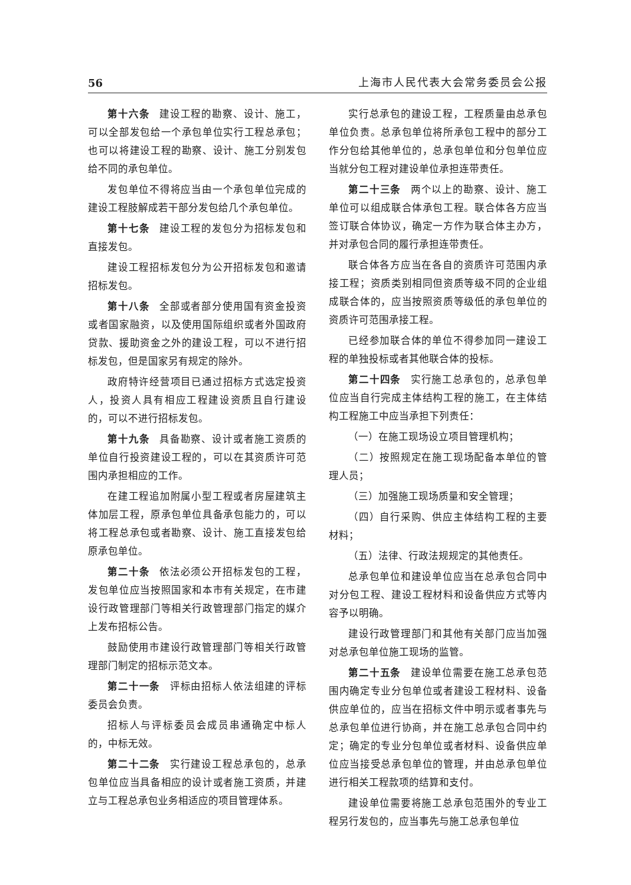56 上海市人民代表大会常务委员会公报
第十六条 建设工程的勘察、设计、施工，可以全部发包给一个承包单位实行工程总承包；也可以将建设工程的勘察、设计、施工分别发包给不同的承包单位。
发包单位不得将应当由一个承包单位完成的建设工程肢解成若干部分发包给几个承包单位。
第十七条 建设工程的发包分为招标发包和直接发包。
建设工程招标发包分为公开招标发包和邀请招标发包。
第十八条 全部或者部分使用国有资金投资或者国家融资，以及使用国际组织或者外国政府贷款、援助资金之外的建设工程，可以不进行招标发包，但是国家另有规定的除外。
政府特许经营项目已通过招标方式选定投资人，投资人具有相应工程建设资质且自行建设的，可以不进行招标发包。
第十九条 具备勘察、设计或者施工资质的单位自行投资建设工程的，可以在其资质许可范围内承担相应的工作。
在建工程追加附属小型工程或者房屋建筑主体加层工程，原承包单位具备承包能力的，可以将工程总承包或者勘察、设计、施工直接发包给原承包单位。
第二十条 依法必须公开招标发包的工程，发包单位应当按照国家和本市有关规定，在市建设行政管理部门等相关行政管理部门指定的媒介上发布招标公告。
鼓励使用市建设行政管理部门等相关行政管理部门制定的招标示范文本。
第二十一条 评标由招标人依法组建的评标委员会负责。
招标人与评标委员会成员串通确定中标人的，中标无效。
第二十二条 实行建设工程总承包的，总承包单位应当具备相应的设计或者施工资质，并建立与工程总承包业务相适应的项目管理体系。
实行总承包的建设工程，工程质量由总承包单位负责。总承包单位将所承包工程中的部分工作分包给其他单位的，总承包单位和分包单位应当就分包工程对建设单位承担连带责任。
第二十三条 两个以上的勘察、设计、施工单位可以组成联合体承包工程。联合体各方应当签订联合体协议，确定一方作为联合体主办方，并对承包合同的履行承担连带责任。
联合体各方应当在各自的资质许可范围内承接工程；资质类别相同但资质等级不同的企业组成联合体的，应当按照资质等级低的承包单位的资质许可范围承接工程。
已经参加联合体的单位不得参加同一建设工程的单独投标或者其他联合体的投标。
第二十四条 实行施工总承包的，总承包单位应当自行完成主体结构工程的施工，在主体结构工程施工中应当承担下列责任：
（一）在施工现场设立项目管理机构；
（二）按照规定在施工现场配备本单位的管理人员；
（三）加强施工现场质量和安全管理；
（四）自行采购、供应主体结构工程的主要材料；
（五）法律、行政法规规定的其他责任。
总承包单位和建设单位应当在总承包合同中对分包工程、建设工程材料和设备供应方式等内容予以明确。
建设行政管理部门和其他有关部门应当加强对总承包单位施工现场的监管。
第二十五条 建设单位需要在施工总承包范围内确定专业分包单位或者建设工程材料、设备供应单位的，应当在招标文件中明示或者事先与总承包单位进行协商，并在施工总承包合同中约定；确定的专业分包单位或者材料、设备供应单位应当接受总承包单位的管理，并由总承包单位进行相关工程款项的结算和支付。
建设单位需要将施工总承包范围外的专业工程另行发包的，应当事先与施工总承包单位